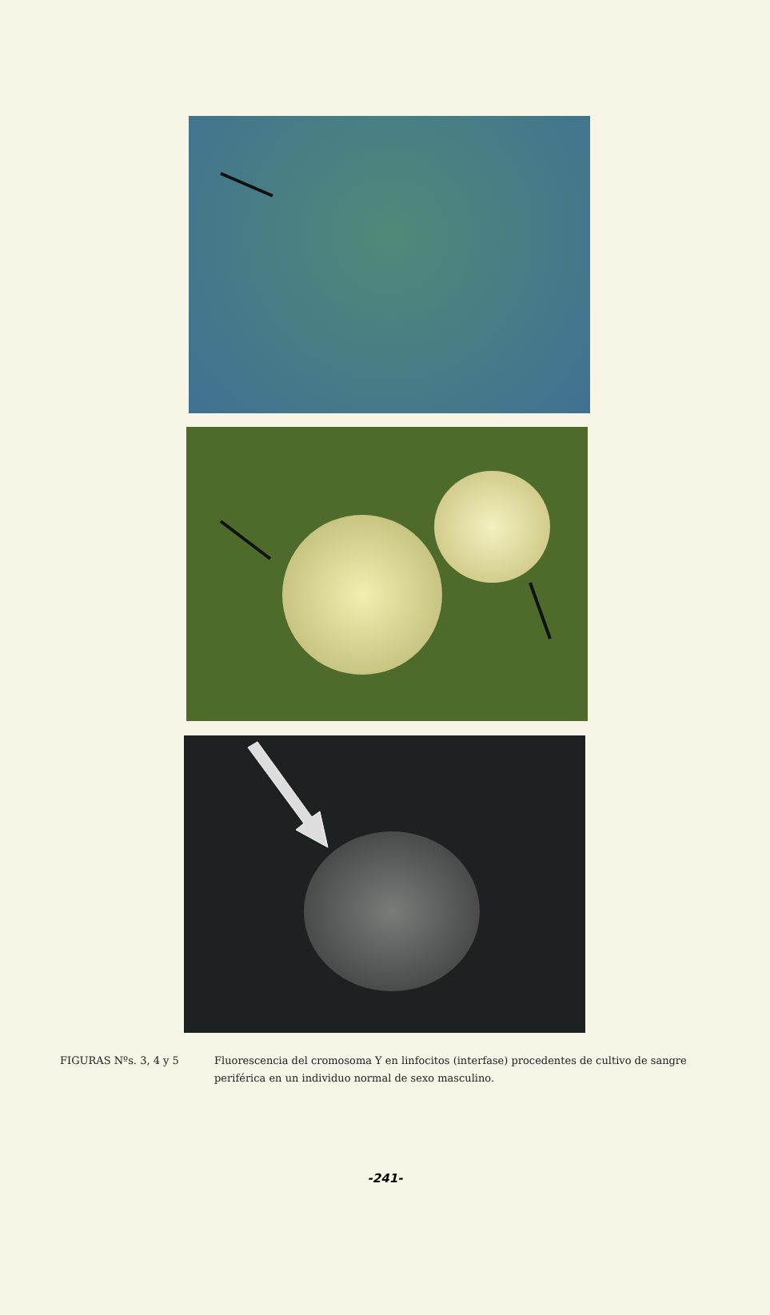FIGURAS Nºs. 3, 4 y 5 Fluorescencia del cromosoma Y en linfocitos (interfase) procedentes de cultivo de sangre periférica en un individuo normal de sexo masculino.
-241-